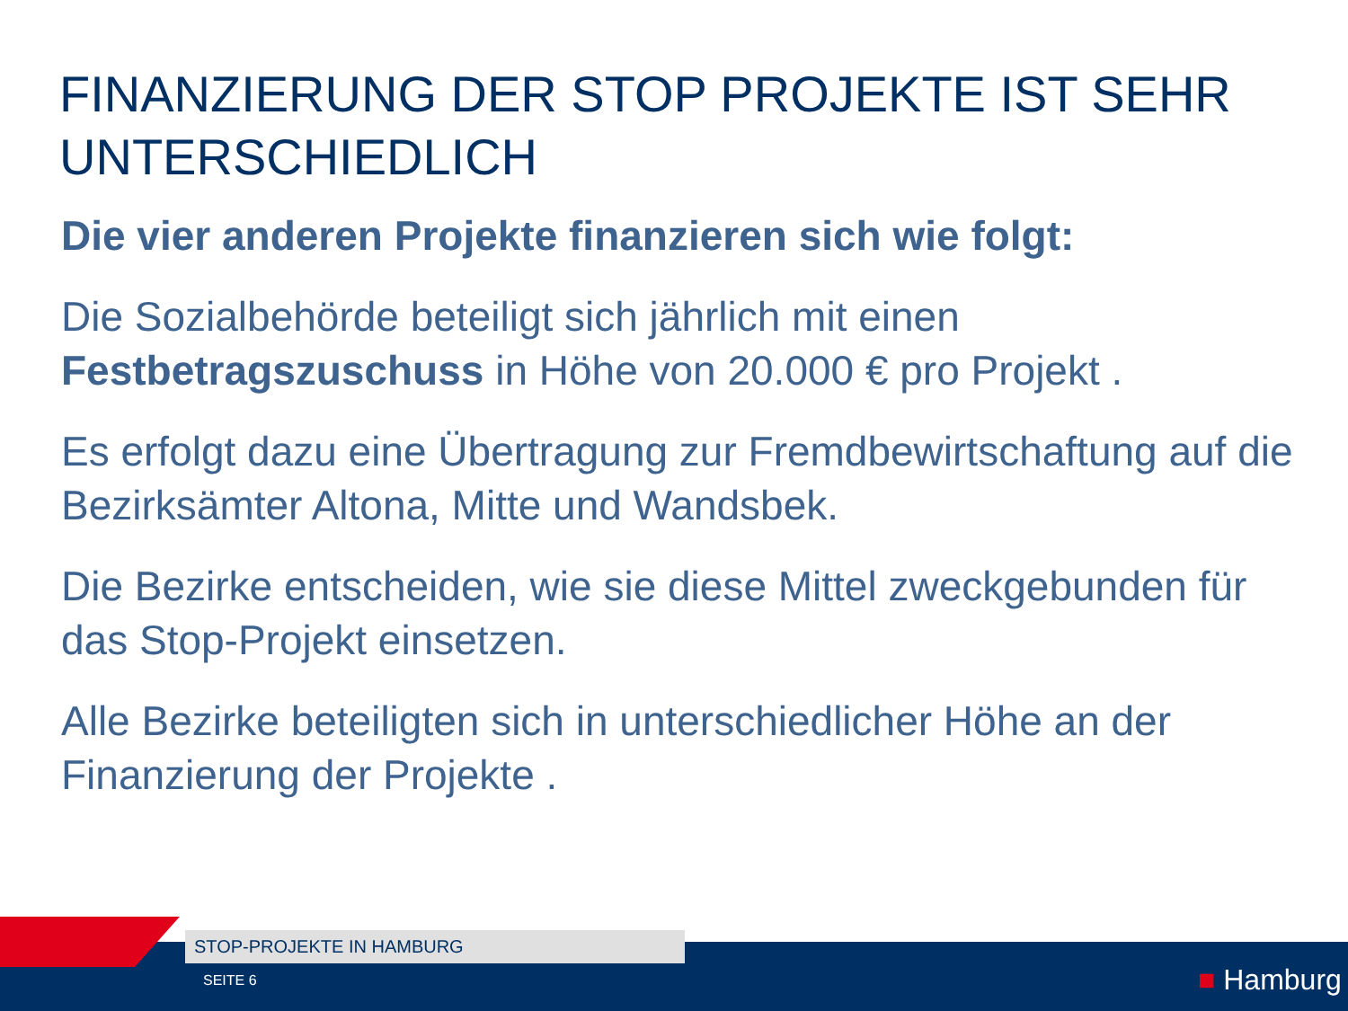FINANZIERUNG DER STOP PROJEKTE IST SEHR UNTERSCHIEDLICH
Die vier anderen Projekte finanzieren sich wie folgt:
Die Sozialbehörde beteiligt sich jährlich mit einen Festbetragszuschuss in Höhe von 20.000 € pro Projekt .
Es erfolgt dazu eine Übertragung zur Fremdbewirtschaftung auf die Bezirksämter Altona, Mitte und Wandsbek.
Die Bezirke entscheiden, wie sie diese Mittel zweckgebunden für das Stop-Projekt einsetzen.
Alle Bezirke beteiligten sich in unterschiedlicher Höhe an der Finanzierung der Projekte .
STOP-PROJEKTE IN HAMBURG
SEITE 6 ■ Hamburg